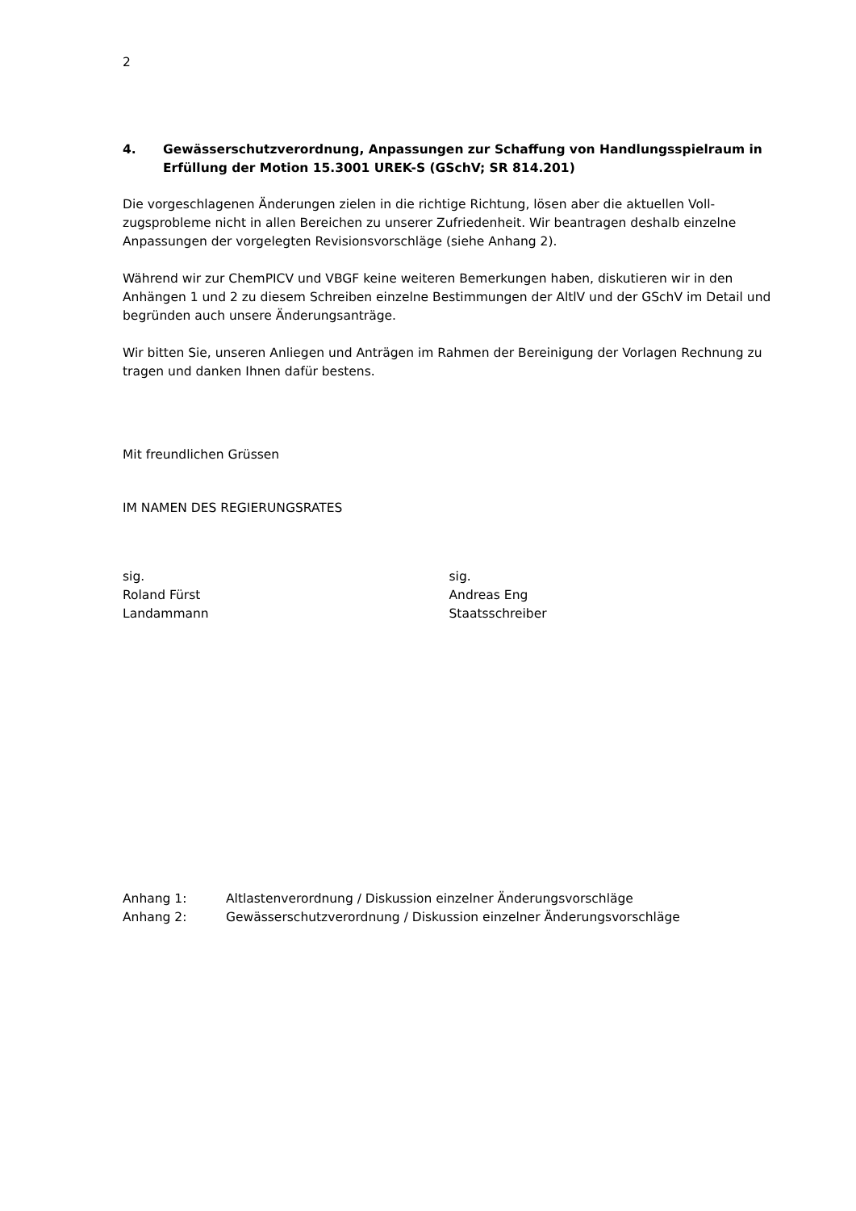2
4. Gewässerschutzverordnung, Anpassungen zur Schaffung von Handlungs­spielraum in Erfüllung der Motion 15.3001 UREK-S (GSchV; SR 814.201)
Die vorgeschlagenen Änderungen zielen in die richtige Richtung, lösen aber die aktuellen Voll­zugsprobleme nicht in allen Bereichen zu unserer Zufriedenheit. Wir beantragen deshalb ein­zelne Anpassungen der vorgelegten Revisionsvorschläge (siehe Anhang 2).
Während wir zur ChemPICV und VBGF keine weiteren Bemerkungen haben, diskutieren wir in den Anhängen 1 und 2 zu diesem Schreiben einzelne Bestimmungen der AltlV und der GSchV im Detail und begründen auch unsere Änderungsanträge.
Wir bitten Sie, unseren Anliegen und Anträgen im Rahmen der Bereinigung der Vorlagen Rech­nung zu tragen und danken Ihnen dafür bestens.
Mit freundlichen Grüssen
IM NAMEN DES REGIERUNGSRATES
sig.
Roland Fürst
Landammann
sig.
Andreas Eng
Staatsschreiber
Anhang 1: Altlastenverordnung / Diskussion einzelner Änderungsvorschläge
Anhang 2: Gewässerschutzverordnung / Diskussion einzelner Änderungsvorschläge